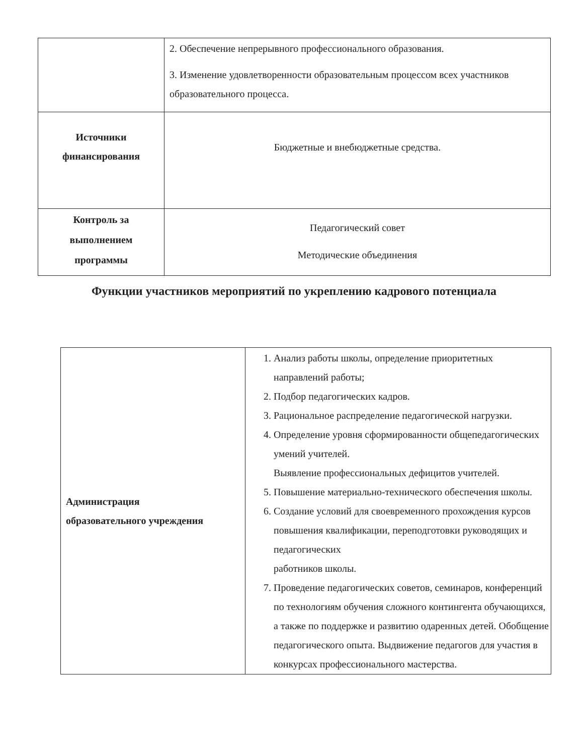| | 2. Обеспечение непрерывного профессионального образования. 3. Изменение удовлетворенности образовательным процессом всех участников образовательного процесса. |
| Источники финансирования | Бюджетные и внебюджетные средства. |
| Контроль за выполнением программы | Педагогический совет Методические объединения |
Функции участников мероприятий по укреплению кадрового потенциала
| Администрация образовательного учреждения | 1. Анализ работы школы, определение приоритетных направлений работы; 2. Подбор педагогических кадров. 3. Рациональное распределение педагогической нагрузки. 4. Определение уровня сформированности общепедагогических умений учителей. Выявление профессиональных дефицитов учителей. 5. Повышение материально-технического обеспечения школы. 6. Создание условий для своевременного прохождения курсов повышения квалификации, переподготовки руководящих и педагогических работников школы. 7. Проведение педагогических советов, семинаров, конференций по технологиям обучения сложного контингента обучающихся, а также по поддержке и развитию одаренных детей. Обобщение педагогического опыта. Выдвижение педагогов для участия в конкурсах профессионального мастерства. |